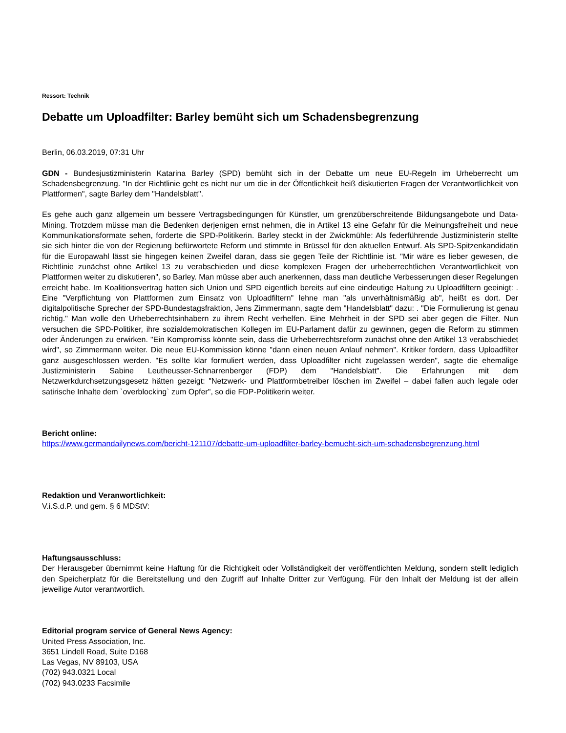Ressort: Technik
Debatte um Uploadfilter: Barley bemüht sich um Schadensbegrenzung
Berlin, 06.03.2019, 07:31 Uhr
GDN - Bundesjustizministerin Katarina Barley (SPD) bemüht sich in der Debatte um neue EU-Regeln im Urheberrecht um Schadensbegrenzung. "In der Richtlinie geht es nicht nur um die in der Öffentlichkeit heiß diskutierten Fragen der Verantwortlichkeit von Plattformen", sagte Barley dem "Handelsblatt".
Es gehe auch ganz allgemein um bessere Vertragsbedingungen für Künstler, um grenzüberschreitende Bildungsangebote und Data-Mining. Trotzdem müsse man die Bedenken derjenigen ernst nehmen, die in Artikel 13 eine Gefahr für die Meinungsfreiheit und neue Kommunikationsformate sehen, forderte die SPD-Politikerin. Barley steckt in der Zwickmühle: Als federführende Justizministerin stellte sie sich hinter die von der Regierung befürwortete Reform und stimmte in Brüssel für den aktuellen Entwurf. Als SPD-Spitzenkandidatin für die Europawahl lässt sie hingegen keinen Zweifel daran, dass sie gegen Teile der Richtlinie ist. "Mir wäre es lieber gewesen, die Richtlinie zunächst ohne Artikel 13 zu verabschieden und diese komplexen Fragen der urheberrechtlichen Verantwortlichkeit von Plattformen weiter zu diskutieren", so Barley. Man müsse aber auch anerkennen, dass man deutliche Verbesserungen dieser Regelungen erreicht habe. Im Koalitionsvertrag hatten sich Union und SPD eigentlich bereits auf eine eindeutige Haltung zu Uploadfiltern geeinigt: . Eine "Verpflichtung von Plattformen zum Einsatz von Uploadfiltern" lehne man "als unverhältnismäßig ab", heißt es dort. Der digitalpolitische Sprecher der SPD-Bundestagsfraktion, Jens Zimmermann, sagte dem "Handelsblatt" dazu: . "Die Formulierung ist genau richtig." Man wolle den Urheberrechtsinhabern zu ihrem Recht verhelfen. Eine Mehrheit in der SPD sei aber gegen die Filter. Nun versuchen die SPD-Politiker, ihre sozialdemokratischen Kollegen im EU-Parlament dafür zu gewinnen, gegen die Reform zu stimmen oder Änderungen zu erwirken. "Ein Kompromiss könnte sein, dass die Urheberrechtsreform zunächst ohne den Artikel 13 verabschiedet wird", so Zimmermann weiter. Die neue EU-Kommission könne "dann einen neuen Anlauf nehmen". Kritiker fordern, dass Uploadfilter ganz ausgeschlossen werden. "Es sollte klar formuliert werden, dass Uploadfilter nicht zugelassen werden", sagte die ehemalige Justizministerin Sabine Leutheusser-Schnarrenberger (FDP) dem "Handelsblatt". Die Erfahrungen mit dem Netzwerkdurchsetzungsgesetz hätten gezeigt: "Netzwerk- und Plattformbetreiber löschen im Zweifel – dabei fallen auch legale oder satirische Inhalte dem `overblocking` zum Opfer", so die FDP-Politikerin weiter.
Bericht online:
https://www.germandailynews.com/bericht-121107/debatte-um-uploadfilter-barley-bemueht-sich-um-schadensbegrenzung.html
Redaktion und Veranwortlichkeit:
V.i.S.d.P. und gem. § 6 MDStV:
Haftungsausschluss:
Der Herausgeber übernimmt keine Haftung für die Richtigkeit oder Vollständigkeit der veröffentlichten Meldung, sondern stellt lediglich den Speicherplatz für die Bereitstellung und den Zugriff auf Inhalte Dritter zur Verfügung. Für den Inhalt der Meldung ist der allein jeweilige Autor verantwortlich.
Editorial program service of General News Agency:
United Press Association, Inc.
3651 Lindell Road, Suite D168
Las Vegas, NV 89103, USA
(702) 943.0321 Local
(702) 943.0233 Facsimile